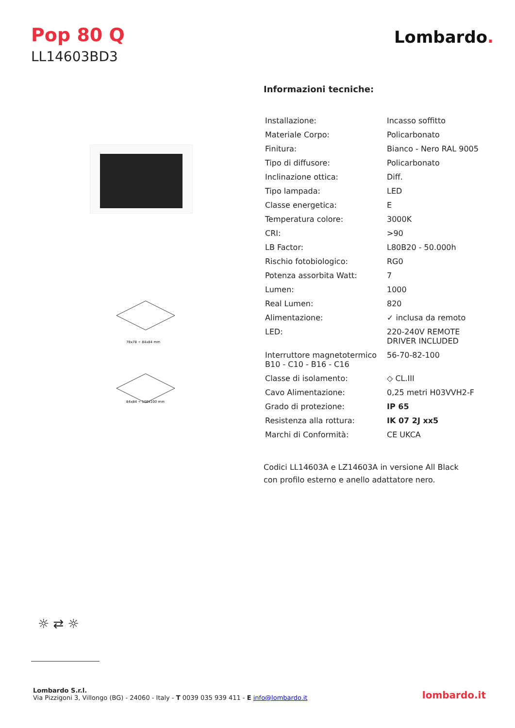Pop 80 Q
LL14603BD3
Lombardo.
78x78 ÷ 84x84 mm
84x84 ÷ 100x100 mm
Informazioni tecniche:
| Installazione: | Incasso soffitto |
| Materiale Corpo: | Policarbonato |
| Finitura: | Bianco - Nero RAL 9005 |
| Tipo di diffusore: | Policarbonato |
| Inclinazione ottica: | Diff. |
| Tipo lampada: | LED |
| Classe energetica: | E |
| Temperatura colore: | 3000K |
| CRI: | >90 |
| LB Factor: | L80B20 - 50.000h |
| Rischio fotobiologico: | RG0 |
| Potenza assorbita Watt: | 7 |
| Lumen: | 1000 |
| Real Lumen: | 820 |
| Alimentazione: | ✓ inclusa da remoto |
| LED: | 220-240V REMOTE DRIVER INCLUDED |
| Interruttore magnetotermico B10 - C10 - B16 - C16 | 56-70-82-100 |
| Classe di isolamento: | ◇ CL.III |
| Cavo Alimentazione: | 0,25 metri H03VVH2-F |
| Grado di protezione: | IP 65 |
| Resistenza alla rottura: | IK 07 2J xx5 |
| Marchi di Conformità: | CE UKCA |
Codici LL14603A e LZ14603A in versione All Black
con profilo esterno e anello adattatore nero.
☼ ⇄ ☼
Lombardo S.r.l.
Via Pizzigoni 3, Villongo (BG) - 24060 - Italy - T 0039 035 939 411 - E info@lombardo.it
lombardo.it